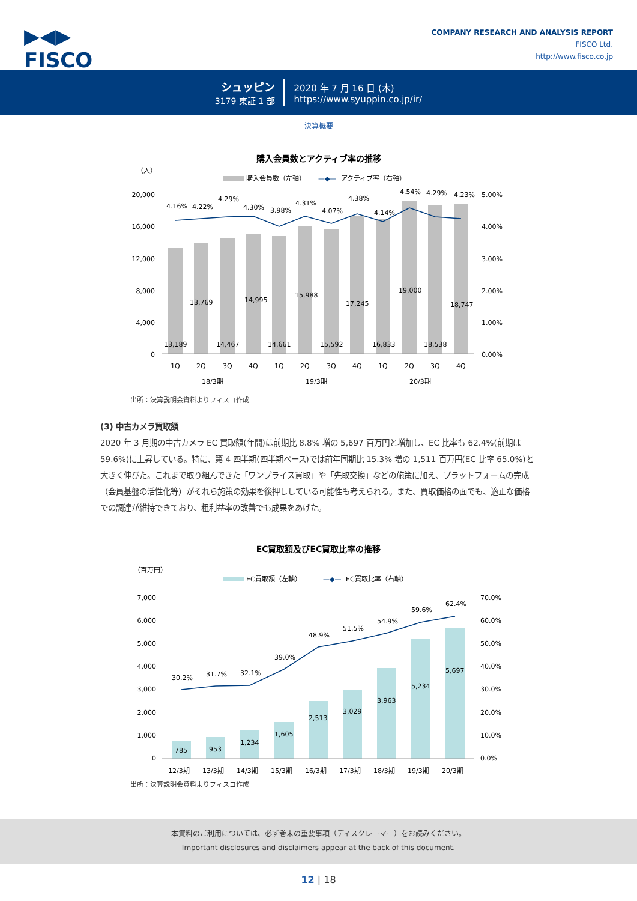▶◀▶
FISCO
COMPANY RESEARCH AND ANALYSIS REPORT
FISCO Ltd.
http://www.fisco.co.jp
シュッピン
3179 東証 1 部
2020 年 7 月 16 日 (木)
https://www.syuppin.co.jp/ir/
決算概要
購入会員数とアクティブ率の推移
（人）
購入会員数（左軸）
—◆—
アクティブ率（右軸）
20,000
16,000
12,000
8,000
4,000
0
5.00%
4.00%
3.00%
2.00%
1.00%
0.00%
4.16%
4.22%
4.29%
4.30%
3.98%
4.31%
4.07%
4.38%
4.14%
4.54%
4.29%
4.23%
13,189
13,769
14,467
14,995
14,661
15,988
15,592
17,245
16,833
19,000
18,538
18,747
1Q
2Q
3Q
4Q
1Q
2Q
3Q
4Q
1Q
2Q
3Q
4Q
18/3期
19/3期
20/3期
出所：決算説明会資料よりフィスコ作成
(3) 中古カメラ買取額
2020 年 3 月期の中古カメラ EC 買取額(年間)は前期比 8.8% 増の 5,697 百万円と増加し、EC 比率も 62.4%(前期は 59.6%)に上昇している。特に、第 4 四半期(四半期ベース)では前年同期比 15.3% 増の 1,511 百万円(EC 比率 65.0%)と大きく伸びた。これまで取り組んできた「ワンプライス買取」や「先取交換」などの施策に加え、プラットフォームの完成（会員基盤の活性化等）がそれら施策の効果を後押ししている可能性も考えられる。また、買取価格の面でも、適正な価格での調達が維持できており、粗利益率の改善でも成果をあげた。
EC買取額及びEC買取比率の推移
（百万円）
EC買取額（左軸）
—◆—
EC買取比率（右軸）
7,000
6,000
5,000
4,000
3,000
2,000
1,000
0
70.0%
60.0%
50.0%
40.0%
30.0%
20.0%
10.0%
0.0%
30.2%
31.7%
32.1%
39.0%
48.9%
51.5%
54.9%
59.6%
62.4%
785
953
1,234
1,605
2,513
3,029
3,963
5,234
5,697
12/3期
13/3期
14/3期
15/3期
16/3期
17/3期
18/3期
19/3期
20/3期
出所：決算説明会資料よりフィスコ作成
本資料のご利用については、必ず巻末の重要事項（ディスクレーマー）をお読みください。
Important disclosures and disclaimers appear at the back of this document.
12 | 18